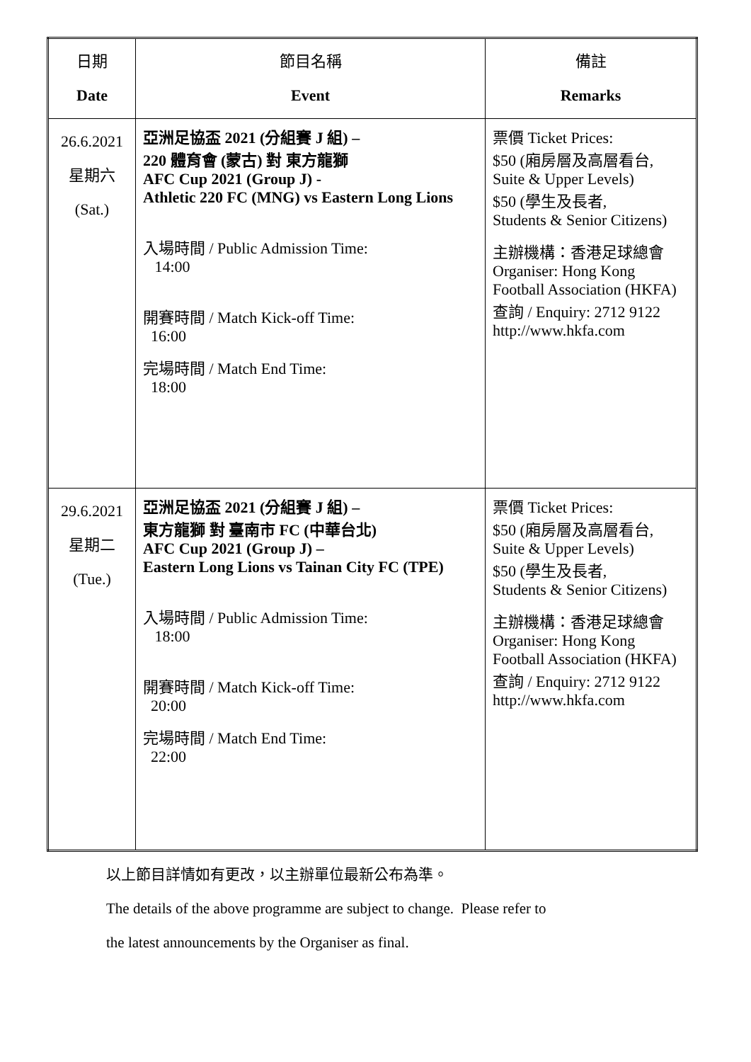| 日期 Date | 節目名稱 Event | 備註 Remarks |
| --- | --- | --- |
| 26.6.2021 星期六 (Sat.) | 亞洲足協盃 2021 (分組賽 J 組) – 220 體育會 (蒙古) 對 東方龍獅 AFC Cup 2021 (Group J) - Athletic 220 FC (MNG) vs Eastern Long Lions 入場時間 / Public Admission Time: 14:00 開賽時間 / Match Kick-off Time: 16:00 完場時間 / Match End Time: 18:00 | 票價 Ticket Prices: $50 (廂房層及高層看台, Suite & Upper Levels) $50 (學生及長者, Students & Senior Citizens) 主辦機構：香港足球總會 Organiser: Hong Kong Football Association (HKFA) 查詢 / Enquiry: 2712 9122 http://www.hkfa.com |
| 29.6.2021 星期二 (Tue.) | 亞洲足協盃 2021 (分組賽 J 組) – 東方龍獅 對 臺南市 FC (中華台北) AFC Cup 2021 (Group J) – Eastern Long Lions vs Tainan City FC (TPE) 入場時間 / Public Admission Time: 18:00 開賽時間 / Match Kick-off Time: 20:00 完場時間 / Match End Time: 22:00 | 票價 Ticket Prices: $50 (廂房層及高層看台, Suite & Upper Levels) $50 (學生及長者, Students & Senior Citizens) 主辦機構：香港足球總會 Organiser: Hong Kong Football Association (HKFA) 查詢 / Enquiry: 2712 9122 http://www.hkfa.com |
以上節目詳情如有更改，以主辦單位最新公布為準。
The details of the above programme are subject to change. Please refer to
the latest announcements by the Organiser as final.